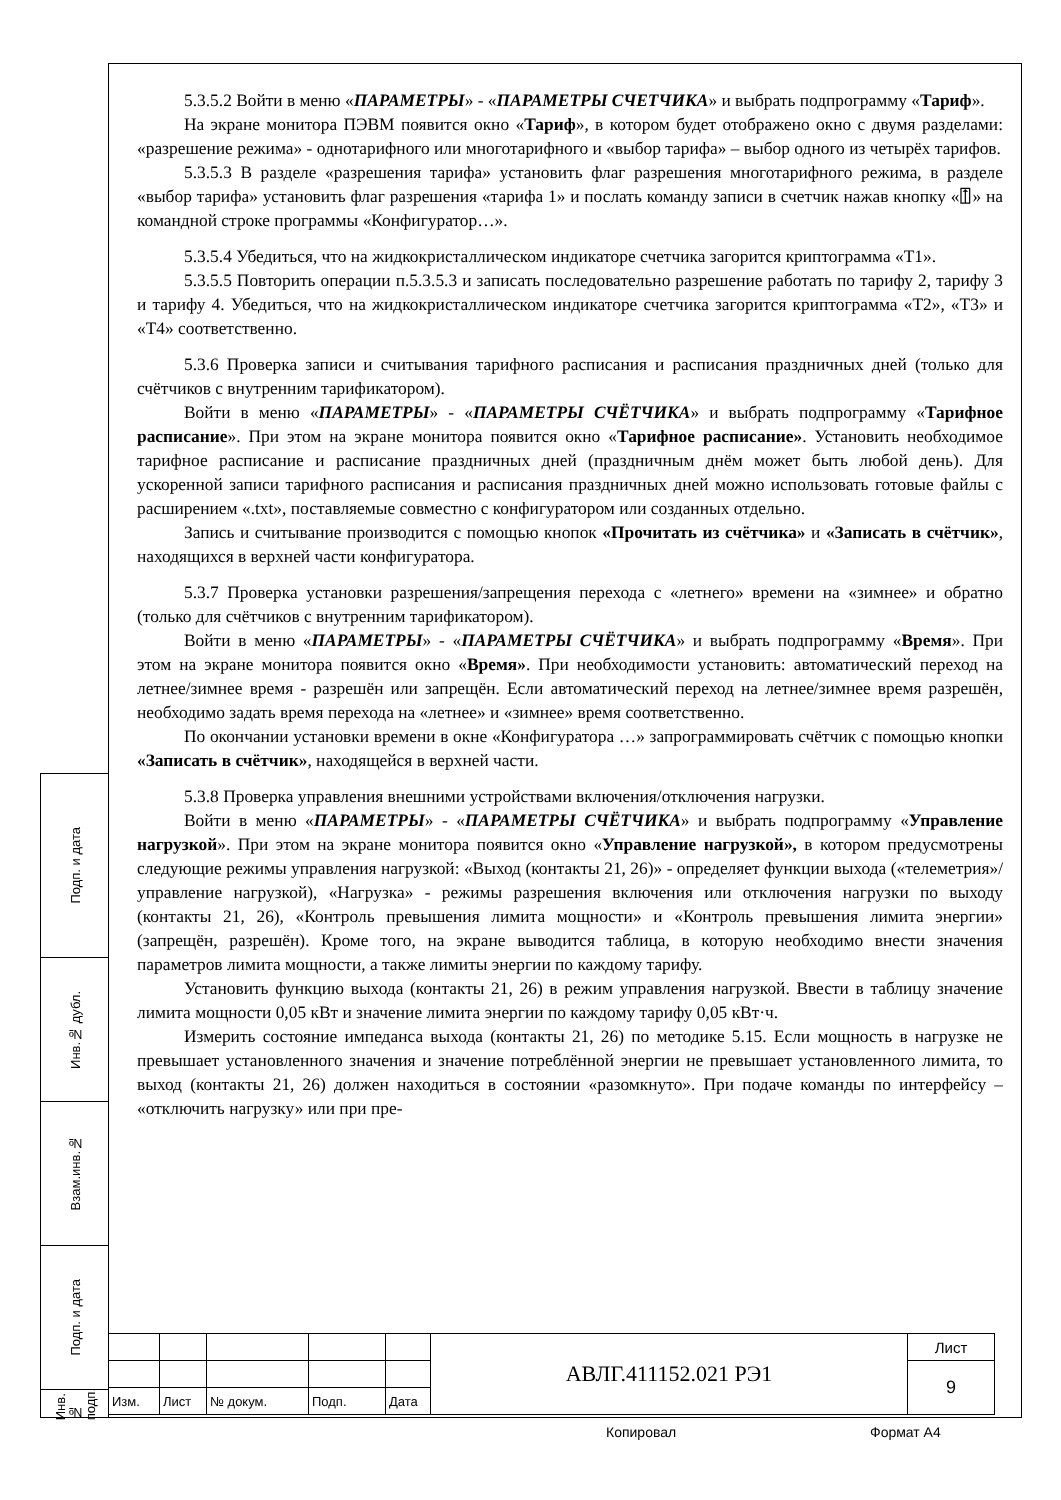5.3.5.2 Войти в меню «ПАРАМЕТРЫ» - «ПАРАМЕТРЫ СЧЕТЧИКА» и выбрать подпрограмму «Тариф».
На экране монитора ПЭВМ появится окно «Тариф», в котором будет отображено окно с двумя разделами: «разрешение режима» - однотарифного или многотарифного и «выбор тарифа» – выбор одного из четырёх тарифов.
5.3.5.3 В разделе «разрешения тарифа» установить флаг разрешения многотарифного режима, в разделе «выбор тарифа» установить флаг разрешения «тарифа 1» и послать команду записи в счетчик нажав кнопку «⍐» на командной строке программы «Конфигуратор…».
5.3.5.4 Убедиться, что на жидкокристаллическом индикаторе счетчика загорится криптограмма «Т1».
5.3.5.5 Повторить операции п.5.3.5.3 и записать последовательно разрешение работать по тарифу 2, тарифу 3 и тарифу 4. Убедиться, что на жидкокристаллическом индикаторе счетчика загорится криптограмма «Т2», «Т3» и «Т4» соответственно.
5.3.6 Проверка записи и считывания тарифного расписания и расписания праздничных дней (только для счётчиков с внутренним тарификатором).
Войти в меню «ПАРАМЕТРЫ» - «ПАРАМЕТРЫ СЧЁТЧИКА» и выбрать подпрограмму «Тарифное расписание». При этом на экране монитора появится окно «Тарифное расписание». Установить необходимое тарифное расписание и расписание праздничных дней (праздничным днём может быть любой день). Для ускоренной записи тарифного расписания и расписания праздничных дней можно использовать готовые файлы с расширением «.txt», поставляемые совместно с конфигуратором или созданных отдельно.
Запись и считывание производится с помощью кнопок «Прочитать из счётчика» и «Записать в счётчик», находящихся в верхней части конфигуратора.
5.3.7 Проверка установки разрешения/запрещения перехода с «летнего» времени на «зимнее» и обратно (только для счётчиков с внутренним тарификатором).
Войти в меню «ПАРАМЕТРЫ» - «ПАРАМЕТРЫ СЧЁТЧИКА» и выбрать подпрограмму «Время». При этом на экране монитора появится окно «Время». При необходимости установить: автоматический переход на летнее/зимнее время - разрешён или запрещён. Если автоматический переход на летнее/зимнее время разрешён, необходимо задать время перехода на «летнее» и «зимнее» время соответственно.
По окончании установки времени в окне «Конфигуратора …» запрограммировать счётчик с помощью кнопки «Записать в счётчик», находящейся в верхней части.
5.3.8 Проверка управления внешними устройствами включения/отключения нагрузки.
Войти в меню «ПАРАМЕТРЫ» - «ПАРАМЕТРЫ СЧЁТЧИКА» и выбрать подпрограмму «Управление нагрузкой». При этом на экране монитора появится окно «Управление нагрузкой», в котором предусмотрены следующие режимы управления нагрузкой: «Выход (контакты 21, 26)» - определяет функции выхода («телеметрия»/управление нагрузкой), «Нагрузка» - режимы разрешения включения или отключения нагрузки по выходу (контакты 21, 26), «Контроль превышения лимита мощности» и «Контроль превышения лимита энергии» (запрещён, разрешён). Кроме того, на экране выводится таблица, в которую необходимо внести значения параметров лимита мощности, а также лимиты энергии по каждому тарифу.
Установить функцию выхода (контакты 21, 26) в режим управления нагрузкой. Ввести в таблицу значение лимита мощности 0,05 кВт и значение лимита энергии по каждому тарифу 0,05 кВт·ч.
Измерить состояние импеданса выхода (контакты 21, 26) по методике 5.15. Если мощность в нагрузке не превышает установленного значения и значение потреблённой энергии не превышает установленного лимита, то выход (контакты 21, 26) должен находиться в состоянии «разомкнуто». При подаче команды по интерфейсу – «отключить нагрузку» или при пре-
Подп. и дата
Инв.№ дубл.
Взам.инв.№
Подп. и дата
Инв.№ подп.
| | | | | | АВЛГ.411152.021 РЭ1 | Лист |
| | | | | | | 9 |
| Изм. | Лист | № докум. | Подп. | Дата | | |
Копировал Формат А4